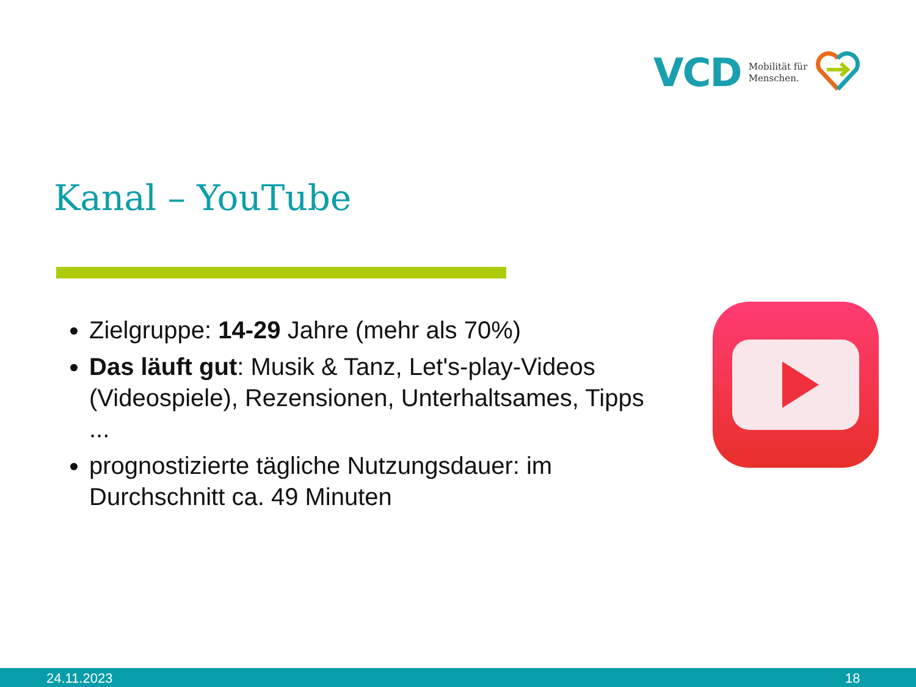VCD Mobilität für
Menschen.
Kanal – YouTube
Zielgruppe: 14-29 Jahre (mehr als 70%)
Das läuft gut: Musik & Tanz, Let's-play-Videos (Videospiele), Rezensionen, Unterhaltsames, Tipps ...
prognostizierte tägliche Nutzungsdauer: im Durchschnitt ca. 49 Minuten
24.11.2023 18